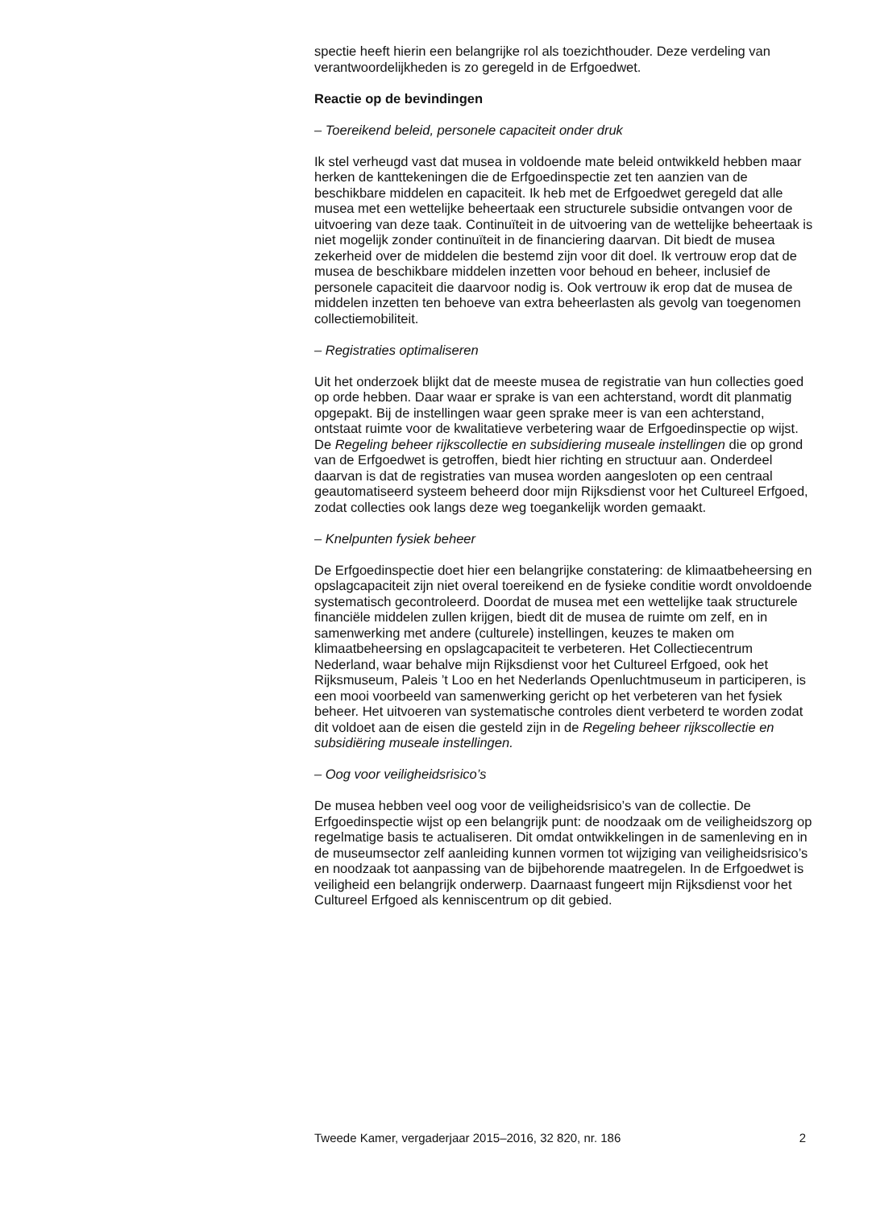spectie heeft hierin een belangrijke rol als toezichthouder. Deze verdeling van verantwoordelijkheden is zo geregeld in de Erfgoedwet.
Reactie op de bevindingen
– Toereikend beleid, personele capaciteit onder druk
Ik stel verheugd vast dat musea in voldoende mate beleid ontwikkeld hebben maar herken de kanttekeningen die de Erfgoedinspectie zet ten aanzien van de beschikbare middelen en capaciteit. Ik heb met de Erfgoedwet geregeld dat alle musea met een wettelijke beheertaak een structurele subsidie ontvangen voor de uitvoering van deze taak. Continuïteit in de uitvoering van de wettelijke beheertaak is niet mogelijk zonder continuïteit in de financiering daarvan. Dit biedt de musea zekerheid over de middelen die bestemd zijn voor dit doel. Ik vertrouw erop dat de musea de beschikbare middelen inzetten voor behoud en beheer, inclusief de personele capaciteit die daarvoor nodig is. Ook vertrouw ik erop dat de musea de middelen inzetten ten behoeve van extra beheerlasten als gevolg van toegenomen collectiemobiliteit.
– Registraties optimaliseren
Uit het onderzoek blijkt dat de meeste musea de registratie van hun collecties goed op orde hebben. Daar waar er sprake is van een achterstand, wordt dit planmatig opgepakt. Bij de instellingen waar geen sprake meer is van een achterstand, ontstaat ruimte voor de kwalitatieve verbetering waar de Erfgoedinspectie op wijst. De Regeling beheer rijkscollectie en subsidiering museale instellingen die op grond van de Erfgoedwet is getroffen, biedt hier richting en structuur aan. Onderdeel daarvan is dat de registraties van musea worden aangesloten op een centraal geautomatiseerd systeem beheerd door mijn Rijksdienst voor het Cultureel Erfgoed, zodat collecties ook langs deze weg toegankelijk worden gemaakt.
– Knelpunten fysiek beheer
De Erfgoedinspectie doet hier een belangrijke constatering: de klimaatbeheersing en opslagcapaciteit zijn niet overal toereikend en de fysieke conditie wordt onvoldoende systematisch gecontroleerd. Doordat de musea met een wettelijke taak structurele financiële middelen zullen krijgen, biedt dit de musea de ruimte om zelf, en in samenwerking met andere (culturele) instellingen, keuzes te maken om klimaatbeheersing en opslagcapaciteit te verbeteren. Het Collectiecentrum Nederland, waar behalve mijn Rijksdienst voor het Cultureel Erfgoed, ook het Rijksmuseum, Paleis ’t Loo en het Nederlands Openluchtmuseum in participeren, is een mooi voorbeeld van samenwerking gericht op het verbeteren van het fysiek beheer. Het uitvoeren van systematische controles dient verbeterd te worden zodat dit voldoet aan de eisen die gesteld zijn in de Regeling beheer rijkscollectie en subsidiëring museale instellingen.
– Oog voor veiligheidsrisico’s
De musea hebben veel oog voor de veiligheidsrisico’s van de collectie. De Erfgoedinspectie wijst op een belangrijk punt: de noodzaak om de veiligheidszorg op regelmatige basis te actualiseren. Dit omdat ontwikkelingen in de samenleving en in de museumsector zelf aanleiding kunnen vormen tot wijziging van veiligheidsrisico’s en noodzaak tot aanpassing van de bijbehorende maatregelen. In de Erfgoedwet is veiligheid een belangrijk onderwerp. Daarnaast fungeert mijn Rijksdienst voor het Cultureel Erfgoed als kenniscentrum op dit gebied.
Tweede Kamer, vergaderjaar 2015–2016, 32 820, nr. 186 2